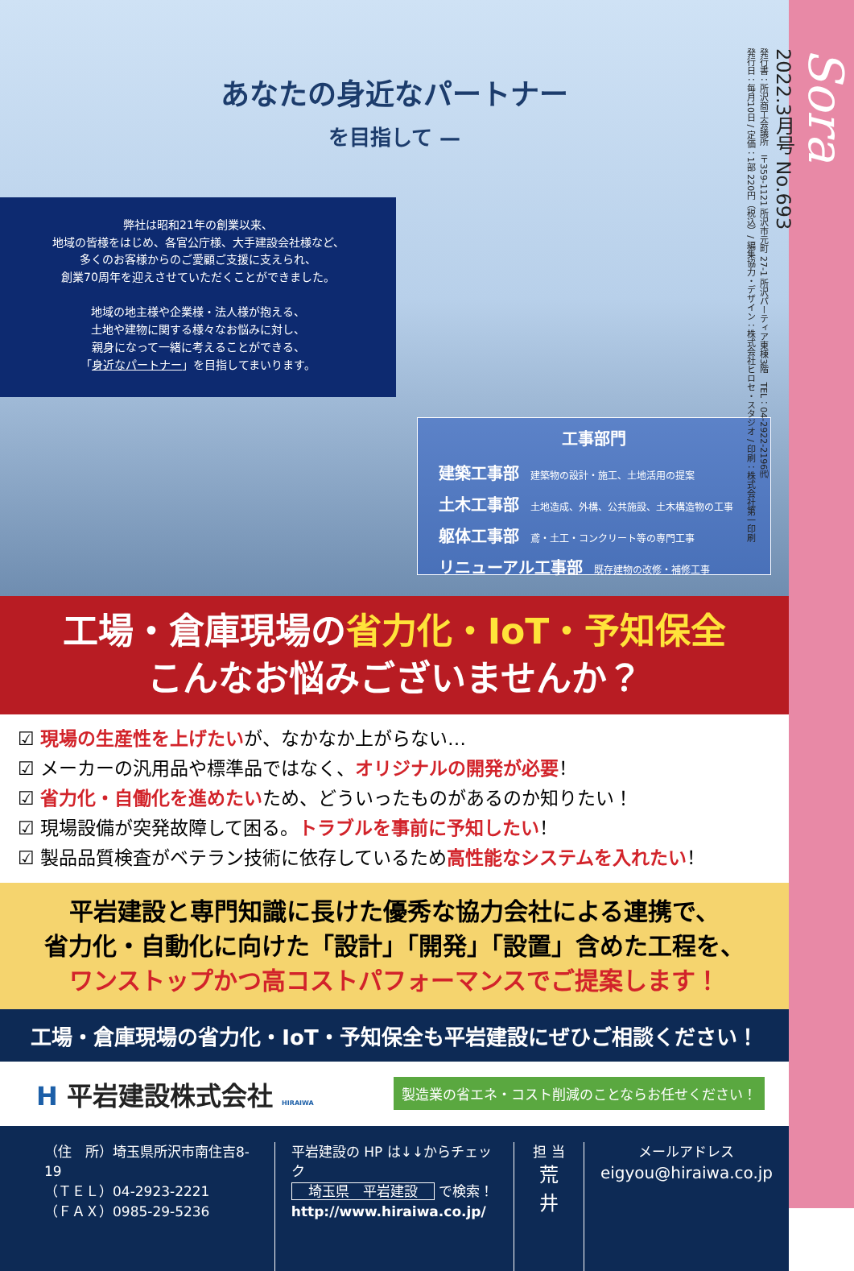あなたの身近なパートナー
を目指して —
弊社は昭和21年の創業以来、
地域の皆様をはじめ、各官公庁様、大手建設会社様など、
多くのお客様からのご愛顧ご支援に支えられ、
創業70周年を迎えさせていただくことができました。
地域の地主様や企業様・法人様が抱える、
土地や建物に関する様々なお悩みに対し、
親身になって一緒に考えることができる、
「身近なパートナー」を目指してまいります。
工事部門
建築工事部 建築物の設計・施工、土地活用の提案
土木工事部 土地造成、外構、公共施設、土木構造物の工事
躯体工事部 鳶・土工・コンクリート等の専門工事
リニューアル工事部 既存建物の改修・補修工事
工場・倉庫現場の省力化・IoT・予知保全
こんなお悩みございませんか？
☑ 現場の生産性を上げたいが、なかなか上がらない…
☑ メーカーの汎用品や標準品ではなく、オリジナルの開発が必要！
☑ 省力化・自働化を進めたいため、どういったものがあるのか知りたい！
☑ 現場設備が突発故障して困る。トラブルを事前に予知したい！
☑ 製品品質検査がベテラン技術に依存しているため高性能なシステムを入れたい！
平岩建設と専門知識に長けた優秀な協力会社による連携で、
省力化・自動化に向けた「設計」「開発」「設置」含めた工程を、
ワンストップかつ高コストパフォーマンスでご提案します！
工場・倉庫現場の省力化・IoT・予知保全も平岩建設にぜひご相談ください！
H 平岩建設株式会社 HIRAIWA
製造業の省エネ・コスト削減のことならお任せください！
（住　所）埼玉県所沢市南住吉8-19
（ＴＥＬ）04-2923-2221
（ＦＡＸ）0985-29-5236
平岩建設の HP は↓↓からチェック
埼玉県　平岩建設 で検索！
http://www.hiraiwa.co.jp/
担 当
荒井
メールアドレス
eigyou@hiraiwa.co.jp
Sora
2022.3月号 No.693
発行書：所沢商工会議所　〒359-1121 所沢市元町 27-1 所沢パーティア東棟3階　TEL：04-2922-2196㈹
発行日：毎月10日 / 定価：1部 220円（税込）/ 編集協力・デザイン：株式会社ヒロセ・スタジオ / 印刷：株式会社第一印刷